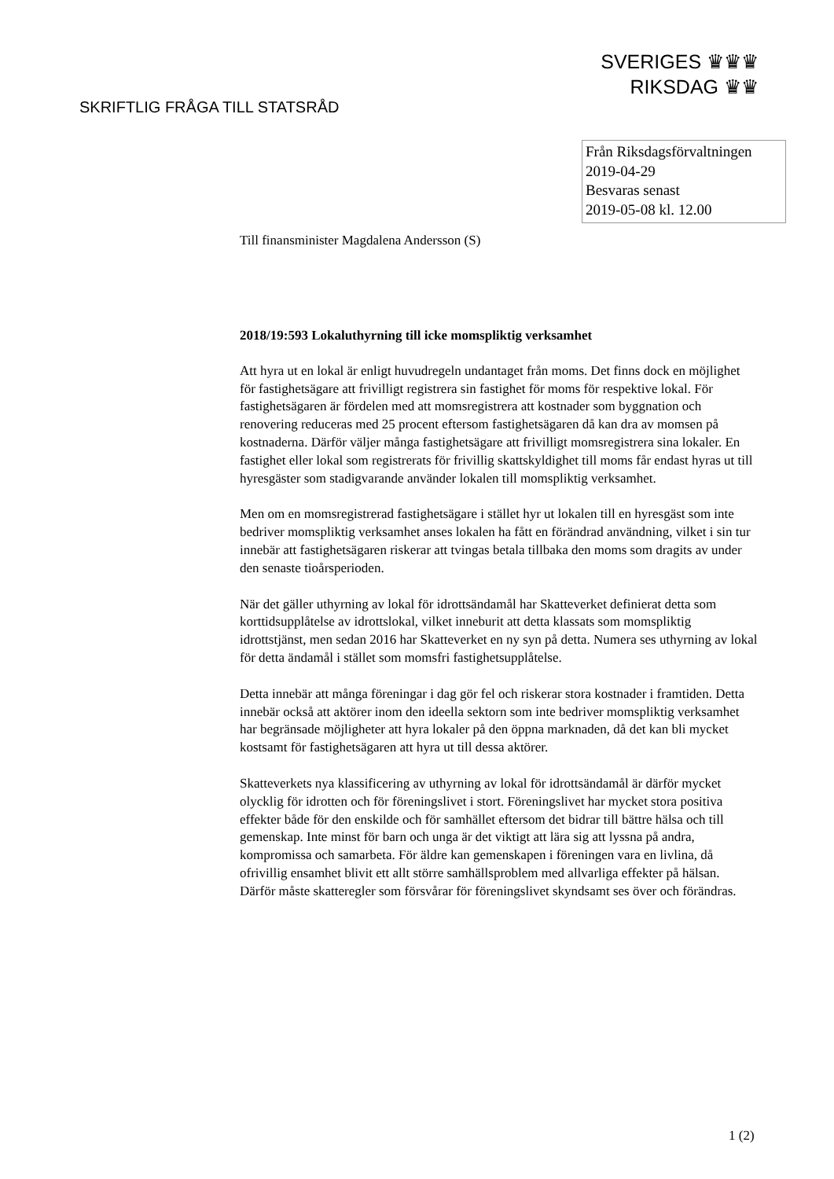SVERIGES ♛♛♛
RIKSDAG ♛♛
SKRIFTLIG FRÅGA TILL STATSRÅD
Från Riksdagsförvaltningen
2019-04-29
Besvaras senast
2019-05-08 kl. 12.00
Till finansminister Magdalena Andersson (S)
2018/19:593 Lokaluthyrning till icke momspliktig verksamhet
Att hyra ut en lokal är enligt huvudregeln undantaget från moms. Det finns dock en möjlighet för fastighetsägare att frivilligt registrera sin fastighet för moms för respektive lokal. För fastighetsägaren är fördelen med att momsregistrera att kostnader som byggnation och renovering reduceras med 25 procent eftersom fastighetsägaren då kan dra av momsen på kostnaderna. Därför väljer många fastighetsägare att frivilligt momsregistrera sina lokaler. En fastighet eller lokal som registrerats för frivillig skattskyldighet till moms får endast hyras ut till hyresgäster som stadigvarande använder lokalen till momspliktig verksamhet.
Men om en momsregistrerad fastighetsägare i stället hyr ut lokalen till en hyresgäst som inte bedriver momspliktig verksamhet anses lokalen ha fått en förändrad användning, vilket i sin tur innebär att fastighetsägaren riskerar att tvingas betala tillbaka den moms som dragits av under den senaste tioårsperioden.
När det gäller uthyrning av lokal för idrottsändamål har Skatteverket definierat detta som korttidsupplåtelse av idrottslokal, vilket inneburit att detta klassats som momspliktig idrottstjänst, men sedan 2016 har Skatteverket en ny syn på detta. Numera ses uthyrning av lokal för detta ändamål i stället som momsfri fastighetsupplåtelse.
Detta innebär att många föreningar i dag gör fel och riskerar stora kostnader i framtiden. Detta innebär också att aktörer inom den ideella sektorn som inte bedriver momspliktig verksamhet har begränsade möjligheter att hyra lokaler på den öppna marknaden, då det kan bli mycket kostsamt för fastighetsägaren att hyra ut till dessa aktörer.
Skatteverkets nya klassificering av uthyrning av lokal för idrottsändamål är därför mycket olycklig för idrotten och för föreningslivet i stort. Föreningslivet har mycket stora positiva effekter både för den enskilde och för samhället eftersom det bidrar till bättre hälsa och till gemenskap. Inte minst för barn och unga är det viktigt att lära sig att lyssna på andra, kompromissa och samarbeta. För äldre kan gemenskapen i föreningen vara en livlina, då ofrivillig ensamhet blivit ett allt större samhällsproblem med allvarliga effekter på hälsan. Därför måste skatteregler som försvårar för föreningslivet skyndsamt ses över och förändras.
1 (2)